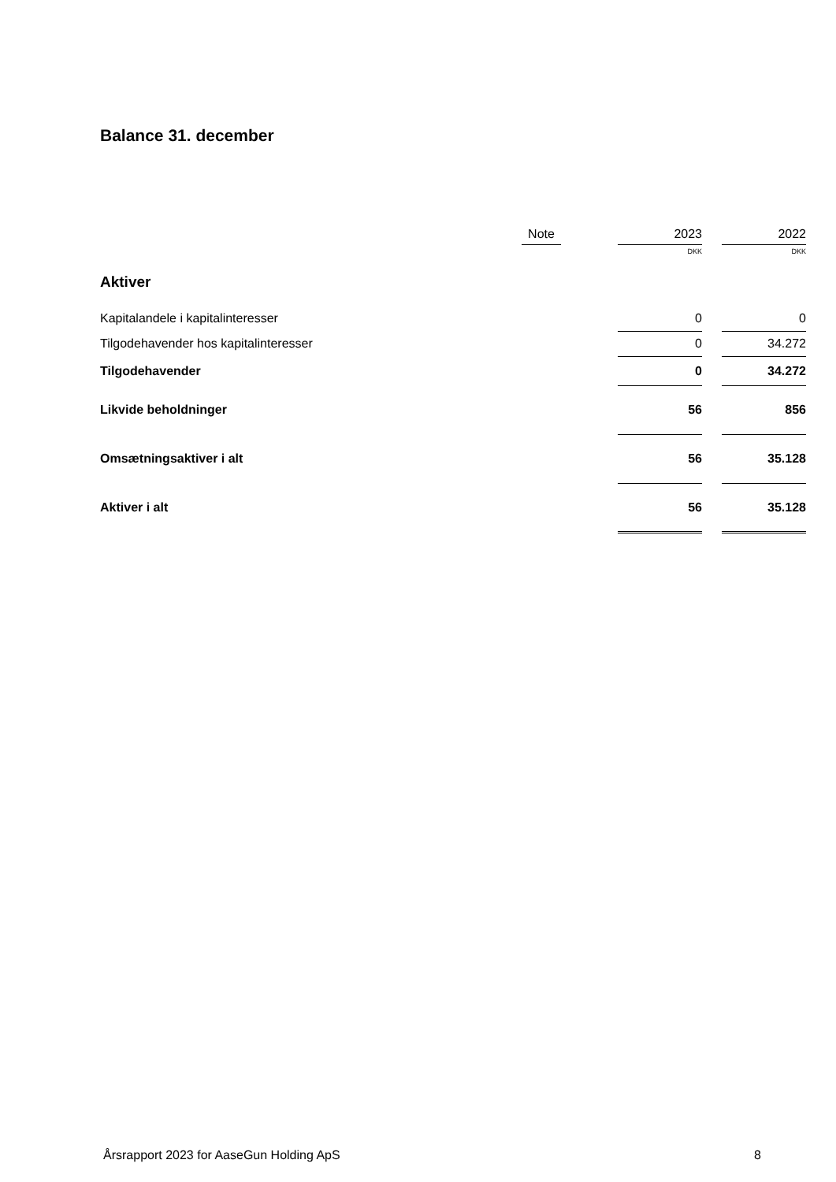Balance 31. december
| | Note | | 2023 | | 2022 |
| --- | --- | --- | --- | --- | --- |
| | | | DKK | | DKK |
| Aktiver | | | | | |
| Kapitalandele i kapitalinteresser | | | 0 | | 0 |
| Tilgodehavender hos kapitalinteresser | | | 0 | | 34.272 |
| Tilgodehavender | | | 0 | | 34.272 |
| Likvide beholdninger | | | 56 | | 856 |
| Omsætningsaktiver i alt | | | 56 | | 35.128 |
| Aktiver i alt | | | 56 | | 35.128 |
Årsrapport 2023 for AaseGun Holding ApS 8